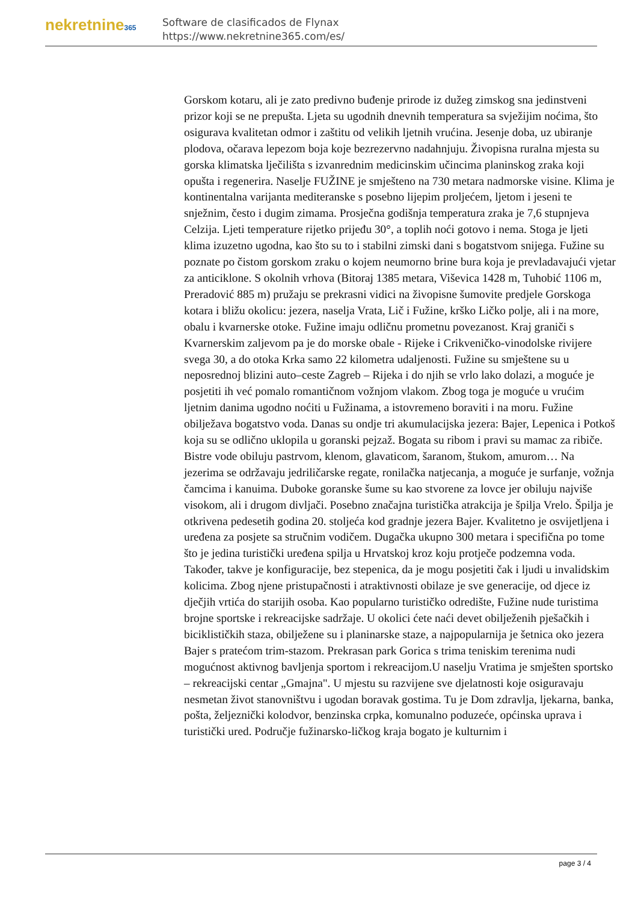nekretnine365
Software de clasificados de Flynax
https://www.nekretnine365.com/es/
Gorskom kotaru, ali je zato predivno buđenje prirode iz dužeg zimskog sna jedinstveni prizor koji se ne prepušta. Ljeta su ugodnih dnevnih temperatura sa svježijim noćima, što osigurava kvalitetan odmor i zaštitu od velikih ljetnih vrućina. Jesenje doba, uz ubiranje plodova, očarava lepezom boja koje bezrezervno nadahnjuju. Živopisna ruralna mjesta su gorska klimatska lječilišta s izvanrednim medicinskim učincima planinskog zraka koji opušta i regenerira. Naselje FUŽINE je smješteno na 730 metara nadmorske visine. Klima je kontinentalna varijanta mediteranske s posebno lijepim proljećem, ljetom i jeseni te snježnim, često i dugim zimama. Prosječna godišnja temperatura zraka je 7,6 stupnjeva Celzija. Ljeti temperature rijetko prijeđu 30°, a toplih noći gotovo i nema. Stoga je ljeti klima izuzetno ugodna, kao što su to i stabilni zimski dani s bogatstvom snijega. Fužine su poznate po čistom gorskom zraku o kojem neumorno brine bura koja je prevladavajući vjetar za anticiklone. S okolnih vrhova (Bitoraj 1385 metara, Viševica 1428 m, Tuhobić 1106 m, Preradović 885 m) pružaju se prekrasni vidici na živopisne šumovite predjele Gorskoga kotara i bližu okolicu: jezera, naselja Vrata, Lič i Fužine, krško Ličko polje, ali i na more, obalu i kvarnerske otoke. Fužine imaju odličnu prometnu povezanost. Kraj graniči s Kvarnerskim zaljevom pa je do morske obale - Rijeke i Crikveničko-vinodolske rivijere svega 30, a do otoka Krka samo 22 kilometra udaljenosti. Fužine su smještene su u neposrednoj blizini auto–ceste Zagreb – Rijeka i do njih se vrlo lako dolazi, a moguće je posjetiti ih već pomalo romantičnom vožnjom vlakom. Zbog toga je moguće u vrućim ljetnim danima ugodno noćiti u Fužinama, a istovremeno boraviti i na moru. Fužine obilježava bogatstvo voda. Danas su ondje tri akumulacijska jezera: Bajer, Lepenica i Potkoš koja su se odlično uklopila u goranski pejzaž. Bogata su ribom i pravi su mamac za ribiče. Bistre vode obiluju pastrvom, klenom, glavaticom, šaranom, štukom, amurom… Na jezerima se održavaju jedriličarske regate, ronilačka natjecanja, a moguće je surfanje, vožnja čamcima i kanuima. Duboke goranske šume su kao stvorene za lovce jer obiluju najviše visokom, ali i drugom divljači. Posebno značajna turistička atrakcija je špilja Vrelo. Špilja je otkrivena pedesetih godina 20. stoljeća kod gradnje jezera Bajer. Kvalitetno je osvijetljena i uređena za posjete sa stručnim vodičem. Dugačka ukupno 300 metara i specifična po tome što je jedina turistički uređena spilja u Hrvatskoj kroz koju protječe podzemna voda. Također, takve je konfiguracije, bez stepenica, da je mogu posjetiti čak i ljudi u invalidskim kolicima. Zbog njene pristupačnosti i atraktivnosti obilaze je sve generacije, od djece iz dječjih vrtića do starijih osoba. Kao popularno turističko odredište, Fužine nude turistima brojne sportske i rekreacijske sadržaje. U okolici ćete naći devet obilježenih pješačkih i biciklističkih staza, obilježene su i planinarske staze, a najpopularnija je šetnica oko jezera Bajer s pratećom trim-stazom. Prekrasan park Gorica s trima teniskim terenima nudi mogućnost aktivnog bavljenja sportom i rekreacijom.U naselju Vratima je smješten sportsko – rekreacijski centar „Gmajna". U mjestu su razvijene sve djelatnosti koje osiguravaju nesmetan život stanovništvu i ugodan boravak gostima. Tu je Dom zdravlja, ljekarna, banka, pošta, željeznički kolodvor, benzinska crpka, komunalno poduzeće, općinska uprava i turistički ured. Područje fužinarsko-ličkog kraja bogato je kulturnim i
page 3 / 4